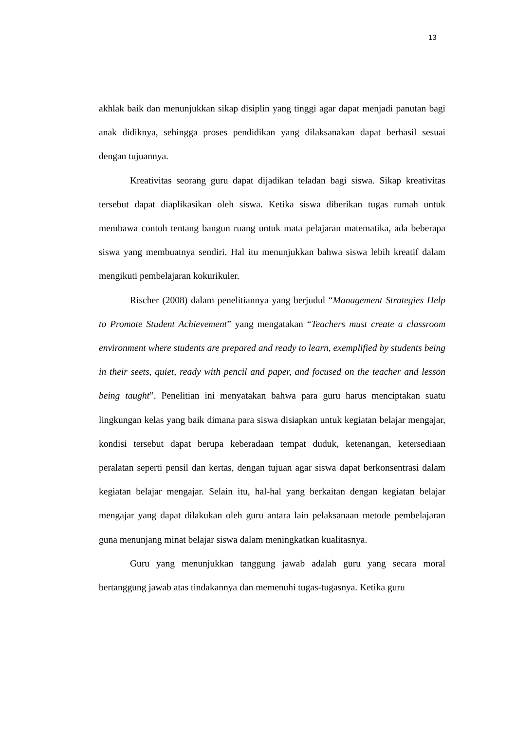13
akhlak baik dan menunjukkan sikap disiplin yang tinggi agar dapat menjadi panutan bagi anak didiknya, sehingga proses pendidikan yang dilaksanakan dapat berhasil sesuai dengan tujuannya.
Kreativitas seorang guru dapat dijadikan teladan bagi siswa. Sikap kreativitas tersebut dapat diaplikasikan oleh siswa. Ketika siswa diberikan tugas rumah untuk membawa contoh tentang bangun ruang untuk mata pelajaran matematika, ada beberapa siswa yang membuatnya sendiri. Hal itu menunjukkan bahwa siswa lebih kreatif dalam mengikuti pembelajaran kokurikuler.
Rischer (2008) dalam penelitiannya yang berjudul “Management Strategies Help to Promote Student Achievement” yang mengatakan “Teachers must create a classroom environment where students are prepared and ready to learn, exemplified by students being in their seets, quiet, ready with pencil and paper, and focused on the teacher and lesson being taught”. Penelitian ini menyatakan bahwa para guru harus menciptakan suatu lingkungan kelas yang baik dimana para siswa disiapkan untuk kegiatan belajar mengajar, kondisi tersebut dapat berupa keberadaan tempat duduk, ketenangan, ketersediaan peralatan seperti pensil dan kertas, dengan tujuan agar siswa dapat berkonsentrasi dalam kegiatan belajar mengajar. Selain itu, hal-hal yang berkaitan dengan kegiatan belajar mengajar yang dapat dilakukan oleh guru antara lain pelaksanaan metode pembelajaran guna menunjang minat belajar siswa dalam meningkatkan kualitasnya.
Guru yang menunjukkan tanggung jawab adalah guru yang secara moral bertanggung jawab atas tindakannya dan memenuhi tugas-tugasnya. Ketika guru